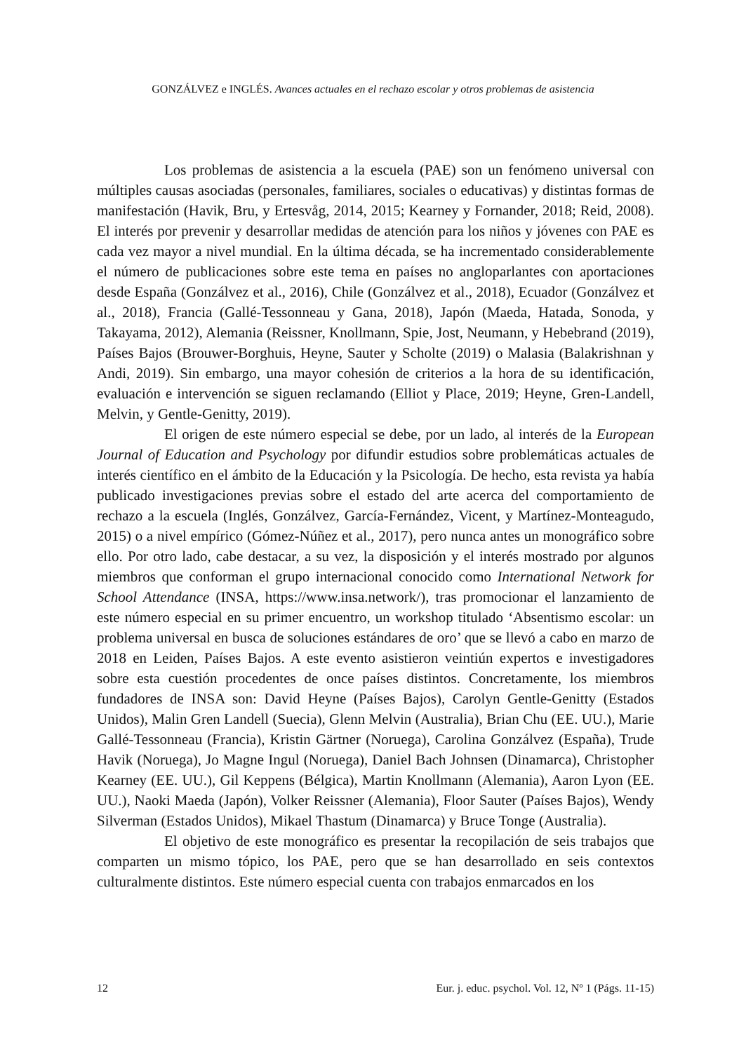GONZÁLVEZ e INGLÉS. Avances actuales en el rechazo escolar y otros problemas de asistencia
Los problemas de asistencia a la escuela (PAE) son un fenómeno universal con múltiples causas asociadas (personales, familiares, sociales o educativas) y distintas formas de manifestación (Havik, Bru, y Ertesvåg, 2014, 2015; Kearney y Fornander, 2018; Reid, 2008). El interés por prevenir y desarrollar medidas de atención para los niños y jóvenes con PAE es cada vez mayor a nivel mundial. En la última década, se ha incrementado considerablemente el número de publicaciones sobre este tema en países no angloparlantes con aportaciones desde España (Gonzálvez et al., 2016), Chile (Gonzálvez et al., 2018), Ecuador (Gonzálvez et al., 2018), Francia (Gallé-Tessonneau y Gana, 2018), Japón (Maeda, Hatada, Sonoda, y Takayama, 2012), Alemania (Reissner, Knollmann, Spie, Jost, Neumann, y Hebebrand (2019), Países Bajos (Brouwer-Borghuis, Heyne, Sauter y Scholte (2019) o Malasia (Balakrishnan y Andi, 2019). Sin embargo, una mayor cohesión de criterios a la hora de su identificación, evaluación e intervención se siguen reclamando (Elliot y Place, 2019; Heyne, Gren-Landell, Melvin, y Gentle-Genitty, 2019).
El origen de este número especial se debe, por un lado, al interés de la European Journal of Education and Psychology por difundir estudios sobre problemáticas actuales de interés científico en el ámbito de la Educación y la Psicología. De hecho, esta revista ya había publicado investigaciones previas sobre el estado del arte acerca del comportamiento de rechazo a la escuela (Inglés, Gonzálvez, García-Fernández, Vicent, y Martínez-Monteagudo, 2015) o a nivel empírico (Gómez-Núñez et al., 2017), pero nunca antes un monográfico sobre ello. Por otro lado, cabe destacar, a su vez, la disposición y el interés mostrado por algunos miembros que conforman el grupo internacional conocido como International Network for School Attendance (INSA, https://www.insa.network/), tras promocionar el lanzamiento de este número especial en su primer encuentro, un workshop titulado ‘Absentismo escolar: un problema universal en busca de soluciones estándares de oro’ que se llevó a cabo en marzo de 2018 en Leiden, Países Bajos. A este evento asistieron veintiún expertos e investigadores sobre esta cuestión procedentes de once países distintos. Concretamente, los miembros fundadores de INSA son: David Heyne (Países Bajos), Carolyn Gentle-Genitty (Estados Unidos), Malin Gren Landell (Suecia), Glenn Melvin (Australia), Brian Chu (EE. UU.), Marie Gallé-Tessonneau (Francia), Kristin Gärtner (Noruega), Carolina Gonzálvez (España), Trude Havik (Noruega), Jo Magne Ingul (Noruega), Daniel Bach Johnsen (Dinamarca), Christopher Kearney (EE. UU.), Gil Keppens (Bélgica), Martin Knollmann (Alemania), Aaron Lyon (EE. UU.), Naoki Maeda (Japón), Volker Reissner (Alemania), Floor Sauter (Países Bajos), Wendy Silverman (Estados Unidos), Mikael Thastum (Dinamarca) y Bruce Tonge (Australia).
El objetivo de este monográfico es presentar la recopilación de seis trabajos que comparten un mismo tópico, los PAE, pero que se han desarrollado en seis contextos culturalmente distintos. Este número especial cuenta con trabajos enmarcados en los
12 Eur. j. educ. psychol. Vol. 12, Nº 1 (Págs. 11-15)